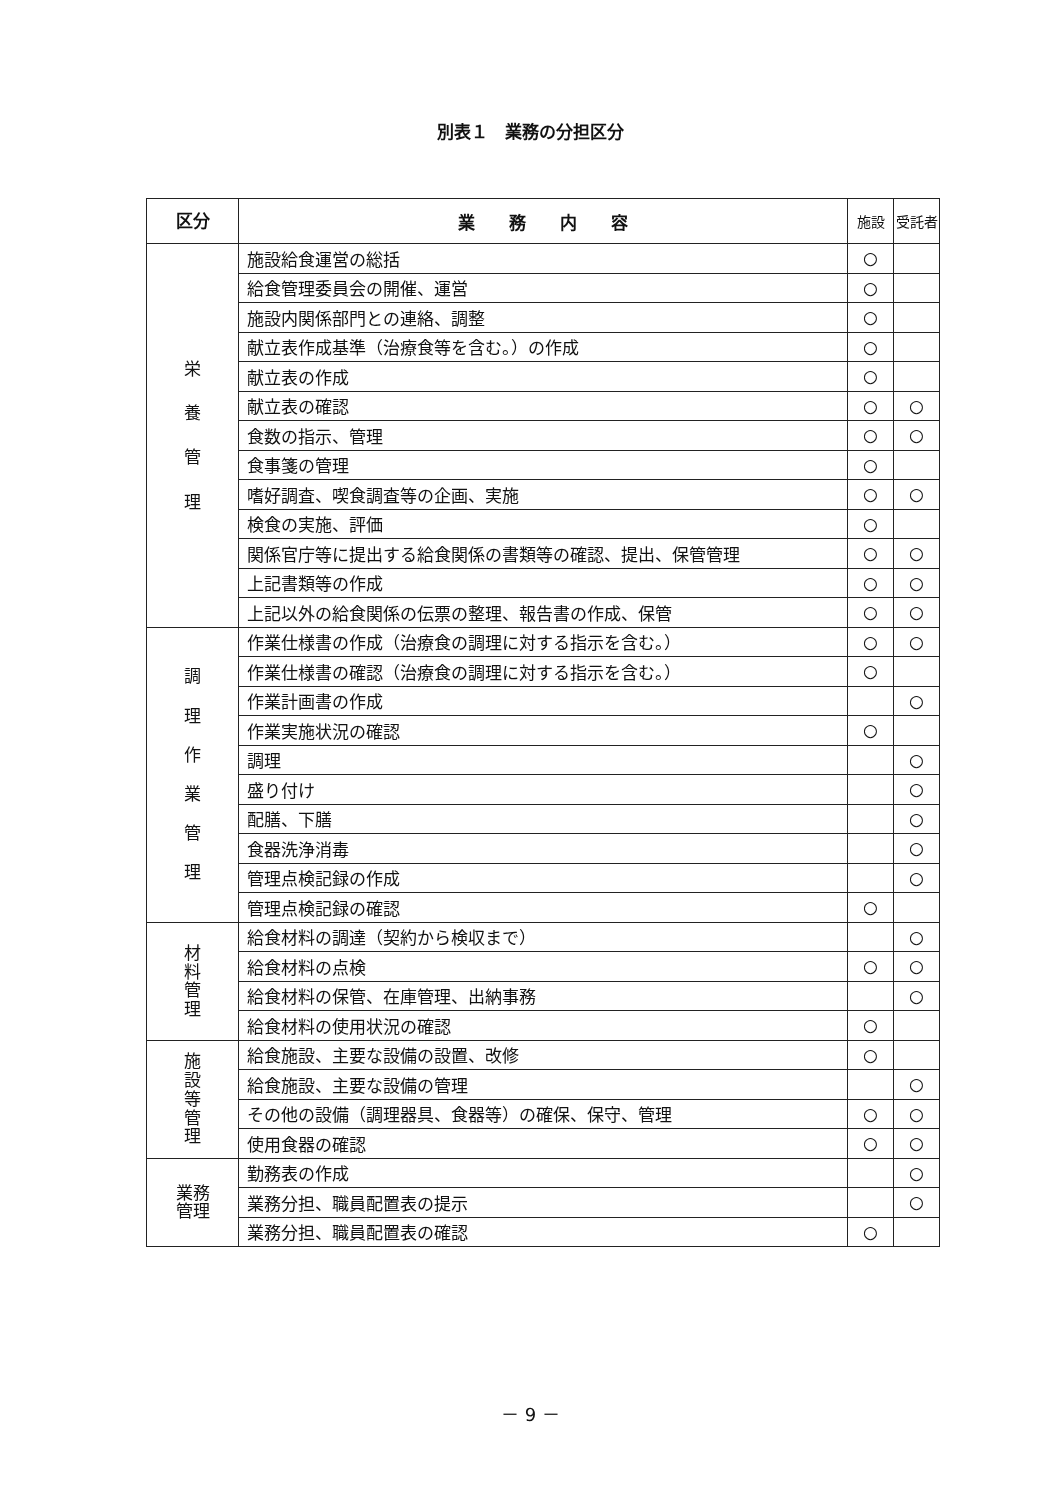別表１　業務の分担区分
| 区分 | 業 務 内 容 | 施設 | 受託者 |
| --- | --- | --- | --- |
| 栄 養 管 理 | 施設給食運営の総括 | ○ | |
| | 給食管理委員会の開催、運営 | ○ | |
| | 施設内関係部門との連絡、調整 | ○ | |
| | 献立表作成基準（治療食等を含む。）の作成 | ○ | |
| | 献立表の作成 | ○ | |
| | 献立表の確認 | ○ | ○ |
| | 食数の指示、管理 | ○ | ○ |
| | 食事箋の管理 | ○ | |
| | 嗜好調査、喫食調査等の企画、実施 | ○ | ○ |
| | 検食の実施、評価 | ○ | |
| | 関係官庁等に提出する給食関係の書類等の確認、提出、保管管理 | ○ | ○ |
| | 上記書類等の作成 | ○ | ○ |
| | 上記以外の給食関係の伝票の整理、報告書の作成、保管 | ○ | ○ |
| 調 理 作 業 管 理 | 作業仕様書の作成（治療食の調理に対する指示を含む。） | ○ | ○ |
| | 作業仕様書の確認（治療食の調理に対する指示を含む。） | ○ | |
| | 作業計画書の作成 | | ○ |
| | 作業実施状況の確認 | ○ | |
| | 調理 | | ○ |
| | 盛り付け | | ○ |
| | 配膳、下膳 | | ○ |
| | 食器洗浄消毒 | | ○ |
| | 管理点検記録の作成 | | ○ |
| | 管理点検記録の確認 | ○ | |
| 材 料 管 理 | 給食材料の調達（契約から検収まで） | | ○ |
| | 給食材料の点検 | ○ | ○ |
| | 給食材料の保管、在庫管理、出納事務 | | ○ |
| | 給食材料の使用状況の確認 | ○ | |
| 施 設 等 管 理 | 給食施設、主要な設備の設置、改修 | ○ | |
| | 給食施設、主要な設備の管理 | | ○ |
| | その他の設備（調理器具、食器等）の確保、保守、管理 | ○ | ○ |
| | 使用食器の確認 | ○ | ○ |
| 業務 管理 | 勤務表の作成 | | ○ |
| | 業務分担、職員配置表の提示 | | ○ |
| | 業務分担、職員配置表の確認 | ○ | |
－ 9 －